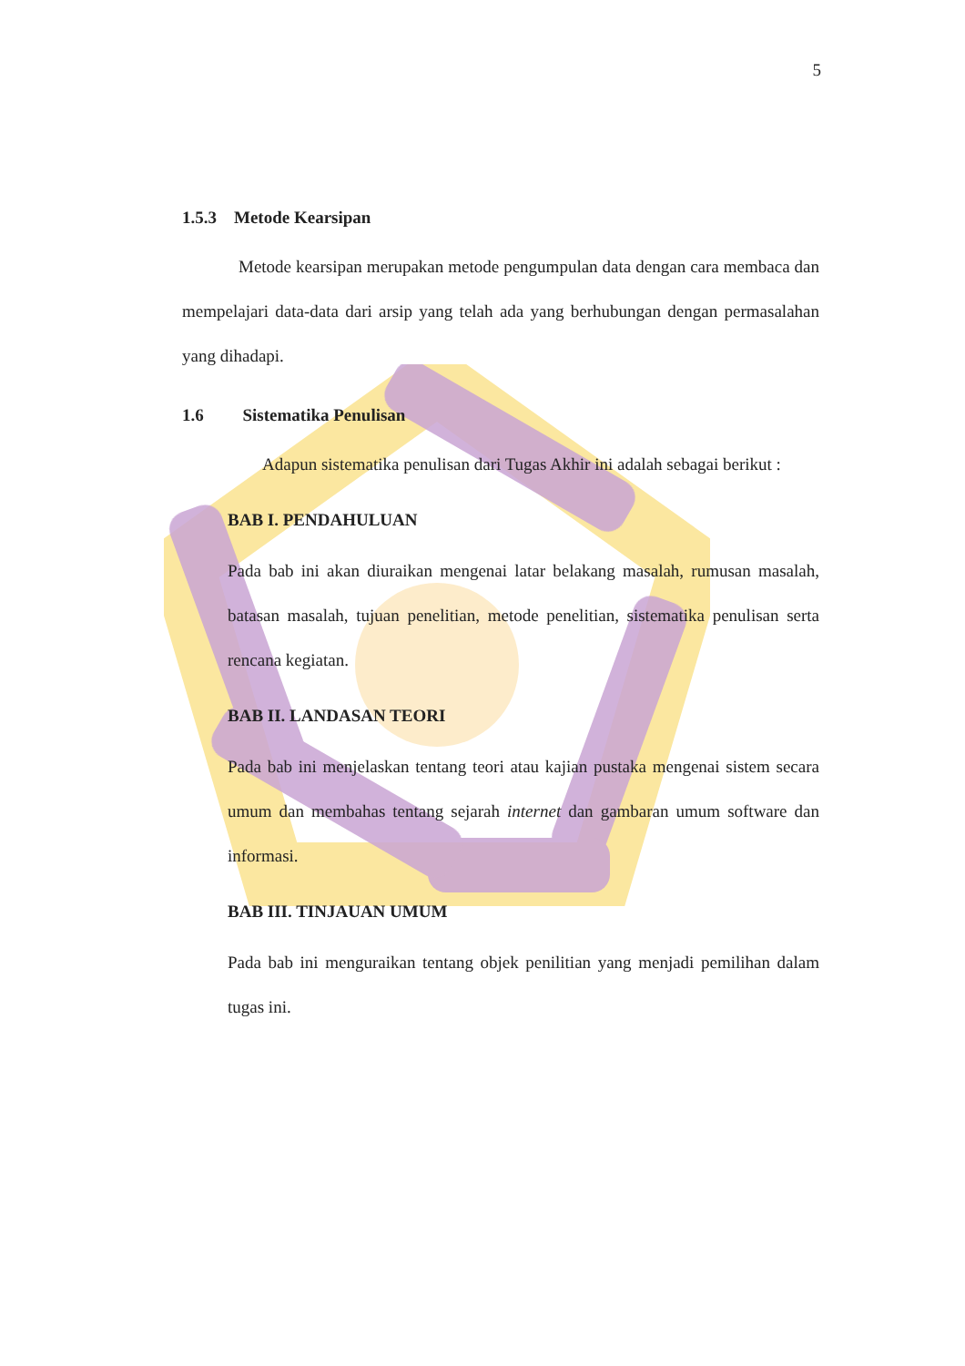5
1.5.3 Metode Kearsipan
Metode kearsipan merupakan metode pengumpulan data dengan cara membaca dan mempelajari data-data dari arsip yang telah ada yang berhubungan dengan permasalahan yang dihadapi.
1.6 Sistematika Penulisan
Adapun sistematika penulisan dari Tugas Akhir ini adalah sebagai berikut :
BAB I. PENDAHULUAN
Pada bab ini akan diuraikan mengenai latar belakang masalah, rumusan masalah, batasan masalah, tujuan penelitian, metode penelitian, sistematika penulisan serta rencana kegiatan.
BAB II. LANDASAN TEORI
Pada bab ini menjelaskan tentang teori atau kajian pustaka mengenai sistem secara umum dan membahas tentang sejarah internet dan gambaran umum software dan informasi.
BAB III. TINJAUAN UMUM
Pada bab ini menguraikan tentang objek penilitian yang menjadi pemilihan dalam tugas ini.